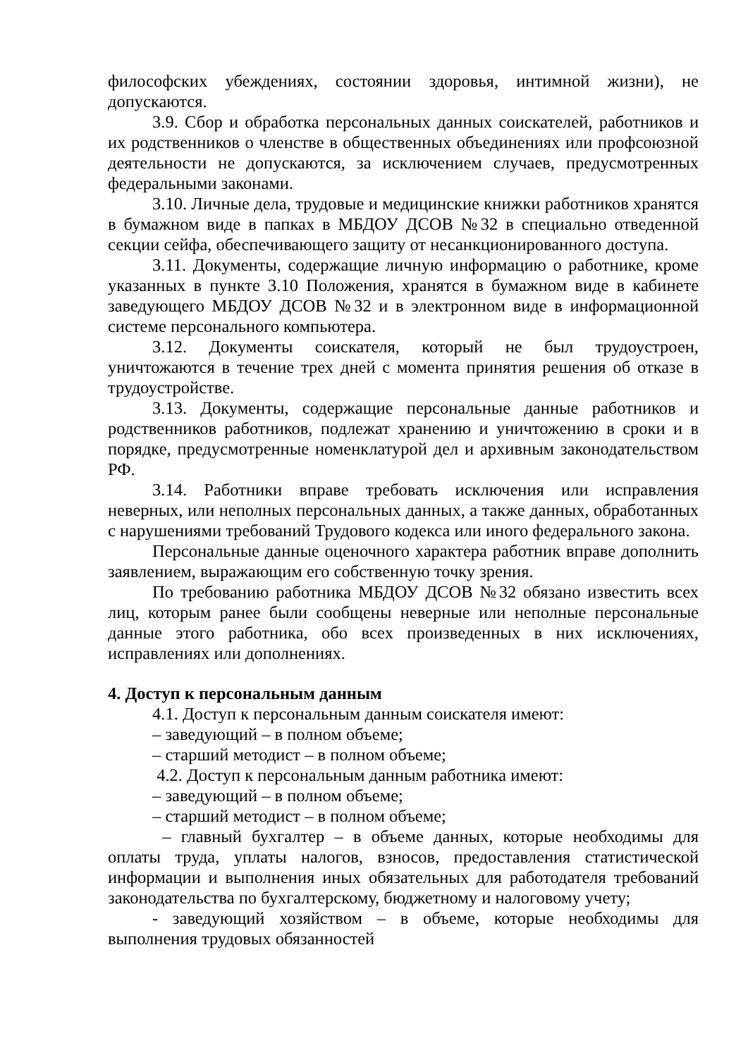философских убеждениях, состоянии здоровья, интимной жизни), не допускаются.
3.9. Сбор и обработка персональных данных соискателей, работников и их родственников о членстве в общественных объединениях или профсоюзной деятельности не допускаются, за исключением случаев, предусмотренных федеральными законами.
3.10. Личные дела, трудовые и медицинские книжки работников хранятся в бумажном виде в папках в МБДОУ ДСОВ №32 в специально отведенной секции сейфа, обеспечивающего защиту от несанкционированного доступа.
3.11. Документы, содержащие личную информацию о работнике, кроме указанных в пункте 3.10 Положения, хранятся в бумажном виде в кабинете заведующего МБДОУ ДСОВ №32 и в электронном виде в информационной системе персонального компьютера.
3.12. Документы соискателя, который не был трудоустроен, уничтожаются в течение трех дней с момента принятия решения об отказе в трудоустройстве.
3.13. Документы, содержащие персональные данные работников и родственников работников, подлежат хранению и уничтожению в сроки и в порядке, предусмотренные номенклатурой дел и архивным законодательством РФ.
3.14. Работники вправе требовать исключения или исправления неверных, или неполных персональных данных, а также данных, обработанных с нарушениями требований Трудового кодекса или иного федерального закона.
Персональные данные оценочного характера работник вправе дополнить заявлением, выражающим его собственную точку зрения.
По требованию работника МБДОУ ДСОВ №32 обязано известить всех лиц, которым ранее были сообщены неверные или неполные персональные данные этого работника, обо всех произведенных в них исключениях, исправлениях или дополнениях.
4. Доступ к персональным данным
4.1. Доступ к персональным данным соискателя имеют:
– заведующий – в полном объеме;
– старший методист – в полном объеме;
4.2. Доступ к персональным данным работника имеют:
– заведующий – в полном объеме;
– старший методист – в полном объеме;
– главный бухгалтер – в объеме данных, которые необходимы для оплаты труда, уплаты налогов, взносов, предоставления статистической информации и выполнения иных обязательных для работодателя требований законодательства по бухгалтерскому, бюджетному и налоговому учету;
- заведующий хозяйством – в объеме, которые необходимы для выполнения трудовых обязанностей